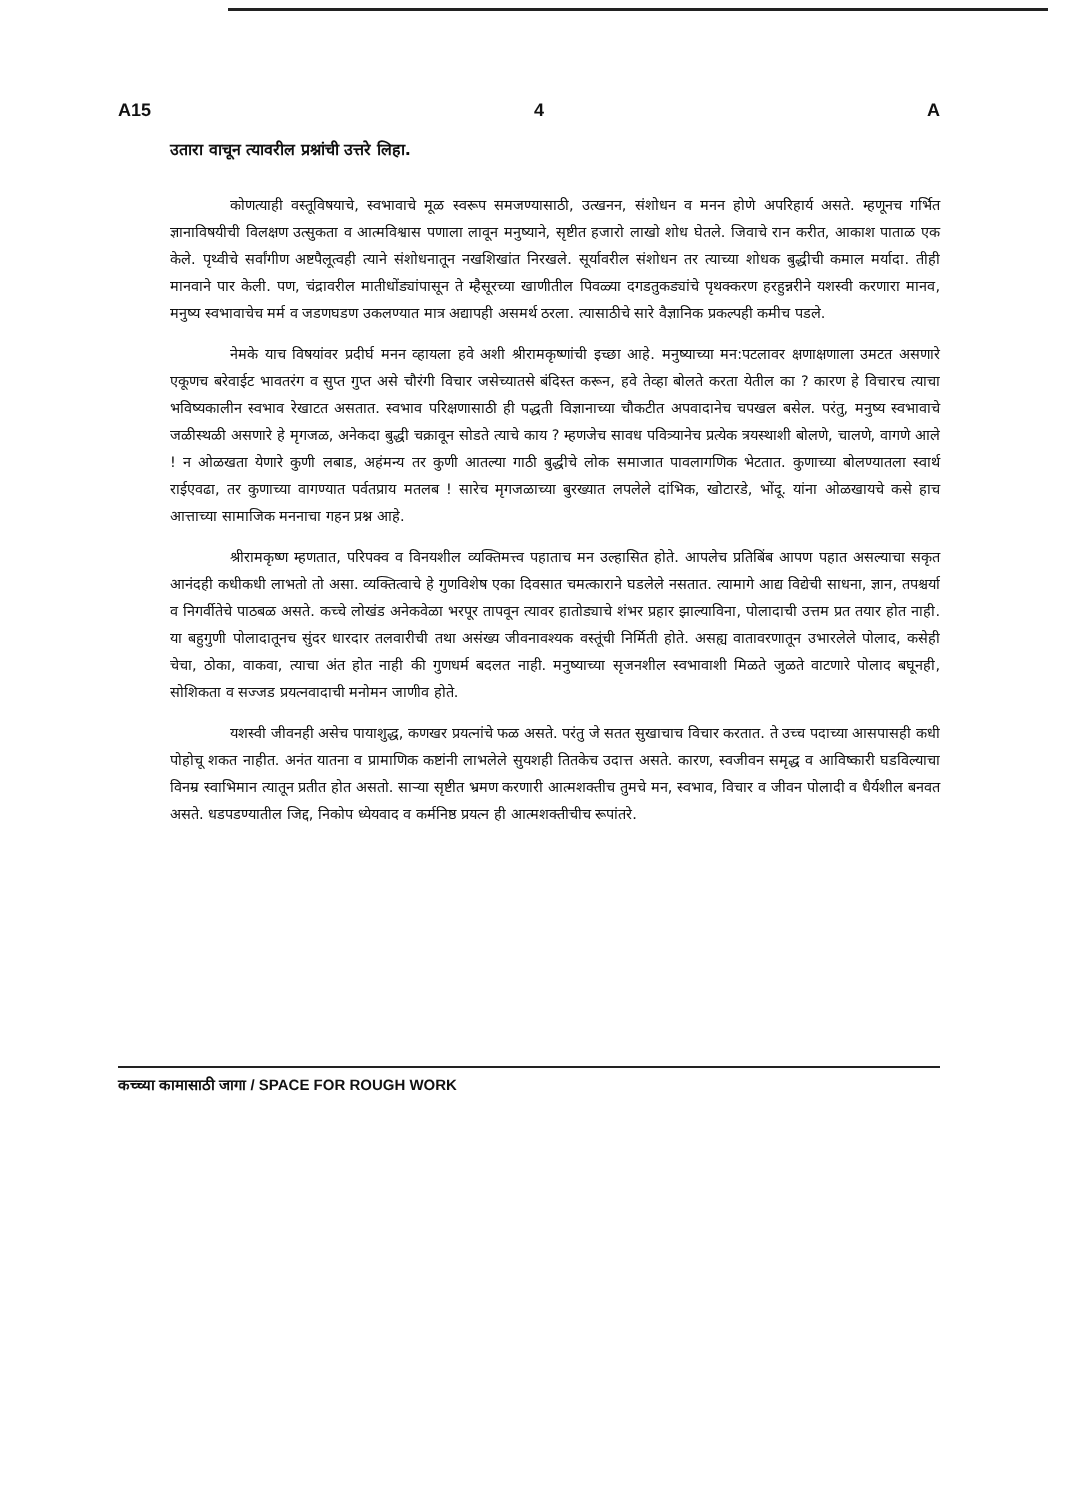A15 4 A
उतारा वाचून त्यावरील प्रश्नांची उत्तरे लिहा.
कोणत्याही वस्तूविषयाचे, स्वभावाचे मूळ स्वरूप समजण्यासाठी, उत्खनन, संशोधन व मनन होणे अपरिहार्य असते. म्हणूनच गर्भित ज्ञानाविषयीची विलक्षण उत्सुकता व आत्मविश्वास पणाला लावून मनुष्याने, सृष्टीत हजारो लाखो शोध घेतले. जिवाचे रान करीत, आकाश पाताळ एक केले. पृथ्वीचे सर्वांगीण अष्टपैलूत्वही त्याने संशोधनातून नखशिखांत निरखले. सूर्यावरील संशोधन तर त्याच्या शोधक बुद्धीची कमाल मर्यादा. तीही मानवाने पार केली. पण, चंद्रावरील मातीधोंड्यांपासून ते म्हैसूरच्या खाणीतील पिवळ्या दगडतुकड्यांचे पृथक्करण हरहुन्नरीने यशस्वी करणारा मानव, मनुष्य स्वभावाचेच मर्म व जडणघडण उकलण्यात मात्र अद्यापही असमर्थ ठरला. त्यासाठीचे सारे वैज्ञानिक प्रकल्पही कमीच पडले.
नेमके याच विषयांवर प्रदीर्घ मनन व्हायला हवे अशी श्रीरामकृष्णांची इच्छा आहे. मनुष्याच्या मन:पटलावर क्षणाक्षणाला उमटत असणारे एकूणच बरेवाईट भावतरंग व सुप्त गुप्त असे चौरंगी विचार जसेच्यातसे बंदिस्त करून, हवे तेव्हा बोलते करता येतील का ? कारण हे विचारच त्याचा भविष्यकालीन स्वभाव रेखाटत असतात. स्वभाव परिक्षणासाठी ही पद्धती विज्ञानाच्या चौकटीत अपवादानेच चपखल बसेल. परंतु, मनुष्य स्वभावाचे जळीस्थळी असणारे हे मृगजळ, अनेकदा बुद्धी चक्रावून सोडते त्याचे काय ? म्हणजेच सावध पवित्र्यानेच प्रत्येक त्रयस्थाशी बोलणे, चालणे, वागणे आले ! न ओळखता येणारे कुणी लबाड, अहंमन्य तर कुणी आतल्या गाठी बुद्धीचे लोक समाजात पावलागणिक भेटतात. कुणाच्या बोलण्यातला स्वार्थ राईएवढा, तर कुणाच्या वागण्यात पर्वतप्राय मतलब ! सारेच मृगजळाच्या बुरख्यात लपलेले दांभिक, खोटारडे, भोंदू. यांना ओळखायचे कसे हाच आत्ताच्या सामाजिक मननाचा गहन प्रश्न आहे.
श्रीरामकृष्ण म्हणतात, परिपक्व व विनयशील व्यक्तिमत्त्व पहाताच मन उल्हासित होते. आपलेच प्रतिबिंब आपण पहात असल्याचा सकृत आनंदही कधीकधी लाभतो तो असा. व्यक्तित्वाचे हे गुणविशेष एका दिवसात चमत्काराने घडलेले नसतात. त्यामागे आद्य विद्येची साधना, ज्ञान, तपश्चर्या व निगर्वीतेचे पाठबळ असते. कच्चे लोखंड अनेकवेळा भरपूर तापवून त्यावर हातोड्याचे शंभर प्रहार झाल्याविना, पोलादाची उत्तम प्रत तयार होत नाही. या बहुगुणी पोलादातूनच सुंदर धारदार तलवारीची तथा असंख्य जीवनावश्यक वस्तूंची निर्मिती होते. असह्य वातावरणातून उभारलेले पोलाद, कसेही चेचा, ठोका, वाकवा, त्याचा अंत होत नाही की गुणधर्म बदलत नाही. मनुष्याच्या सृजनशील स्वभावाशी मिळते जुळते वाटणारे पोलाद बघूनही, सोशिकता व सज्जड प्रयत्नवादाची मनोमन जाणीव होते.
यशस्वी जीवनही असेच पायाशुद्ध, कणखर प्रयत्नांचे फळ असते. परंतु जे सतत सुखाचाच विचार करतात. ते उच्च पदाच्या आसपासही कधी पोहोचू शकत नाहीत. अनंत यातना व प्रामाणिक कष्टांनी लाभलेले सुयशही तितकेच उदात्त असते. कारण, स्वजीवन समृद्ध व आविष्कारी घडविल्याचा विनम्र स्वाभिमान त्यातून प्रतीत होत असतो. साऱ्या सृष्टीत भ्रमण करणारी आत्मशक्तीच तुमचे मन, स्वभाव, विचार व जीवन पोलादी व धैर्यशील बनवत असते. धडपडण्यातील जिद्द, निकोप ध्येयवाद व कर्मनिष्ठ प्रयत्न ही आत्मशक्तीचीच रूपांतरे.
कच्च्या कामासाठी जागा / SPACE FOR ROUGH WORK